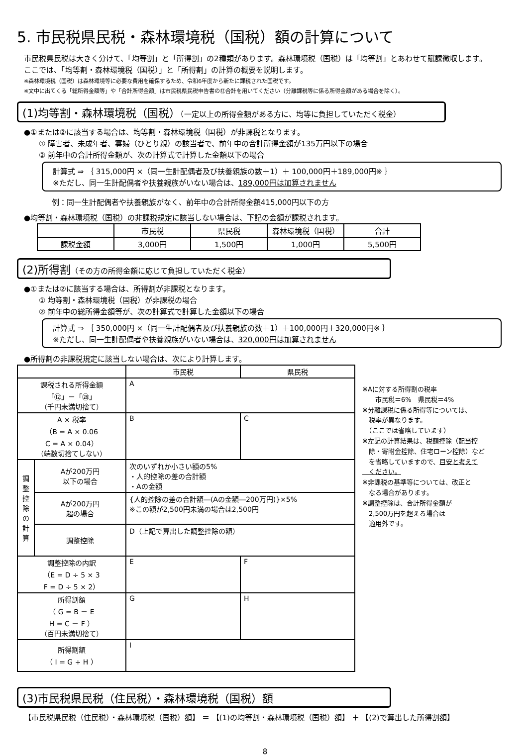5. 市民税県民税・森林環境税（国税）額の計算について
市民税県民税は大きく分けて、「均等割」と「所得割」の2種類があります。森林環境税（国税）は「均等割」とあわせて賦課徴収します。
ここでは、「均等割・森林環境税（国税）」と「所得割」の計算の概要を説明します。
※森林環境税（国税）は森林環境等に必要な費用を確保するため、令和6年度から新たに課税された国税です。
※文中に出てくる「総所得金額等」や「合計所得金額」は市民税県民税申告書の⑫合計を用いてください（分離課税等に係る所得金額がある場合を除く）。
(1)均等割・森林環境税（国税）（一定以上の所得金額がある方に、均等に負担していただく税金）
●①または②に該当する場合は、均等割・森林環境税（国税）が非課税となります。
① 障害者、未成年者、寡婦（ひとり親）の該当者で、前年中の合計所得金額が135万円以下の場合
② 前年中の合計所得金額が、次の計算式で計算した金額以下の場合
計算式 ⇒ ｛ 315,000円 ×（同一生計配偶者及び扶養親族の数＋1）＋ 100,000円＋189,000円※ ｝
※ただし、同一生計配偶者や扶養親族がいない場合は、189,000円は加算されません
例：同一生計配偶者や扶養親族がなく、前年中の合計所得金額415,000円以下の方
●均等割・森林環境税（国税）の非課税規定に該当しない場合は、下記の金額が課税されます。
| | 市民税 | 県民税 | 森林環境税（国税） | 合計 |
| --- | --- | --- | --- | --- |
| 課税金額 | 3,000円 | 1,500円 | 1,000円 | 5,500円 |
(2)所得割（その方の所得金額に応じて負担していただく税金）
●①または②に該当する場合は、所得割が非課税となります。
① 均等割・森林環境税（国税）が非課税の場合
② 前年中の総所得金額等が、次の計算式で計算した金額以下の場合
計算式 ⇒ ｛ 350,000円 ×（同一生計配偶者及び扶養親族の数＋1）＋100,000円＋320,000円※ ｝
※ただし、同一生計配偶者や扶養親族がいない場合は、320,000円は加算されません
●所得割の非課税規定に該当しない場合は、次により計算します。
| | | 市民税 | 県民税 |
| 課税される所得金額 「⑫」－「㉘」 （千円未満切捨て） | | A | |
| A × 税率 （B = A × 0.06 C = A × 0.04） （端数切捨てしない） | | B | C |
| 調 整 控 除 の 計 算 | Aが200万円 以下の場合 | 次のいずれか小さい額の5% ・人的控除の差の合計額 ・Aの金額 | |
| | Aが200万円 超の場合 | {人的控除の差の合計額―(Aの金額―200万円)}×5% ※この額が2,500円未満の場合は2,500円 | |
| | 調整控除 | D（上記で算出した調整控除の額） | |
| 調整控除の内訳 （E = D ÷ 5 × 3 F = D ÷ 5 × 2） | | E | F |
| 所得割額 （ G = B － E H = C － F ） （百円未満切捨て） | | G | H |
| 所得割額 （ I = G + H ） | | I | |
※Aに対する所得割の税率
　　市民税＝6%　県民税＝4%
※分離課税に係る所得等については、
　税率が異なります。
　（ここでは省略しています）
※左記の計算結果は、税額控除（配当控
　除・寄附金控除、住宅ローン控除）など
　を省略していますので、目安と考えて
　ください。
※非課税の基準等については、改正と
　なる場合があります。
※調整控除は、合計所得金額が
　2,500万円を超える場合は
　適用外です。
(3)市民税県民税（住民税）・森林環境税（国税）額
【市民税県民税（住民税）・森林環境税（国税）額】 ＝ 【(1)の均等割・森林環境税（国税）額】 ＋ 【(2)で算出した所得割額】
8